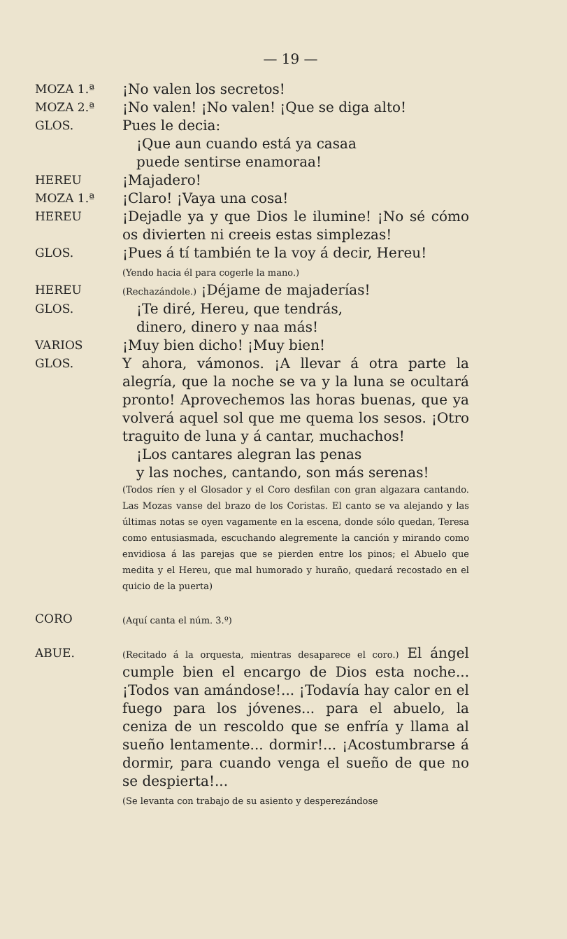— 19 —
MOZA 1.ª
¡No valen los secretos!
MOZA 2.ª
¡No valen! ¡No valen! ¡Que se diga alto!
GLOS.
Pues le decia:
¡Que aun cuando está ya casaa
puede sentirse enamoraa!
HEREU
¡Majadero!
MOZA 1.ª
¡Claro! ¡Vaya una cosa!
HEREU
¡Dejadle ya y que Dios le ilumine! ¡No sé cómo os divierten ni creeis estas simplezas!
GLOS.
¡Pues á tí también te la voy á decir, Hereu!
(Yendo hacia él para cogerle la mano.)
HEREU
(Rechazándole.) ¡Déjame de majaderías!
GLOS.
¡Te diré, Hereu, que tendrás,
dinero, dinero y naa más!
VARIOS
¡Muy bien dicho! ¡Muy bien!
GLOS.
Y ahora, vámonos. ¡A llevar á otra parte la alegría, que la noche se va y la luna se ocultará pronto! Aprovechemos las horas buenas, que ya volverá aquel sol que me quema los sesos. ¡Otro traguito de luna y á cantar, muchachos!
¡Los cantares alegran las penas
y las noches, cantando, son más serenas!
(Todos ríen y el Glosador y el Coro desfilan con gran algazara cantando. Las Mozas vanse del brazo de los Coristas. El canto se va alejando y las últimas notas se oyen vagamente en la escena, donde sólo quedan, Teresa como entusiasmada, escuchando alegremente la canción y mirando como envidiosa á las parejas que se pierden entre los pinos; el Abuelo que medita y el Hereu, que mal humorado y huraño, quedará recostado en el quicio de la puerta)
CORO
(Aquí canta el núm. 3.º)
ABUE.
(Recitado á la orquesta, mientras desaparece el coro.) El ángel cumple bien el encargo de Dios esta noche... ¡Todos van amándose!... ¡Todavía hay calor en el fuego para los jóvenes... para el abuelo, la ceniza de un rescoldo que se enfría y llama al sueño lentamente... dormir!... ¡Acostumbrarse á dormir, para cuando venga el sueño de que no se despierta!...
(Se levanta con trabajo de su asiento y desperezándose